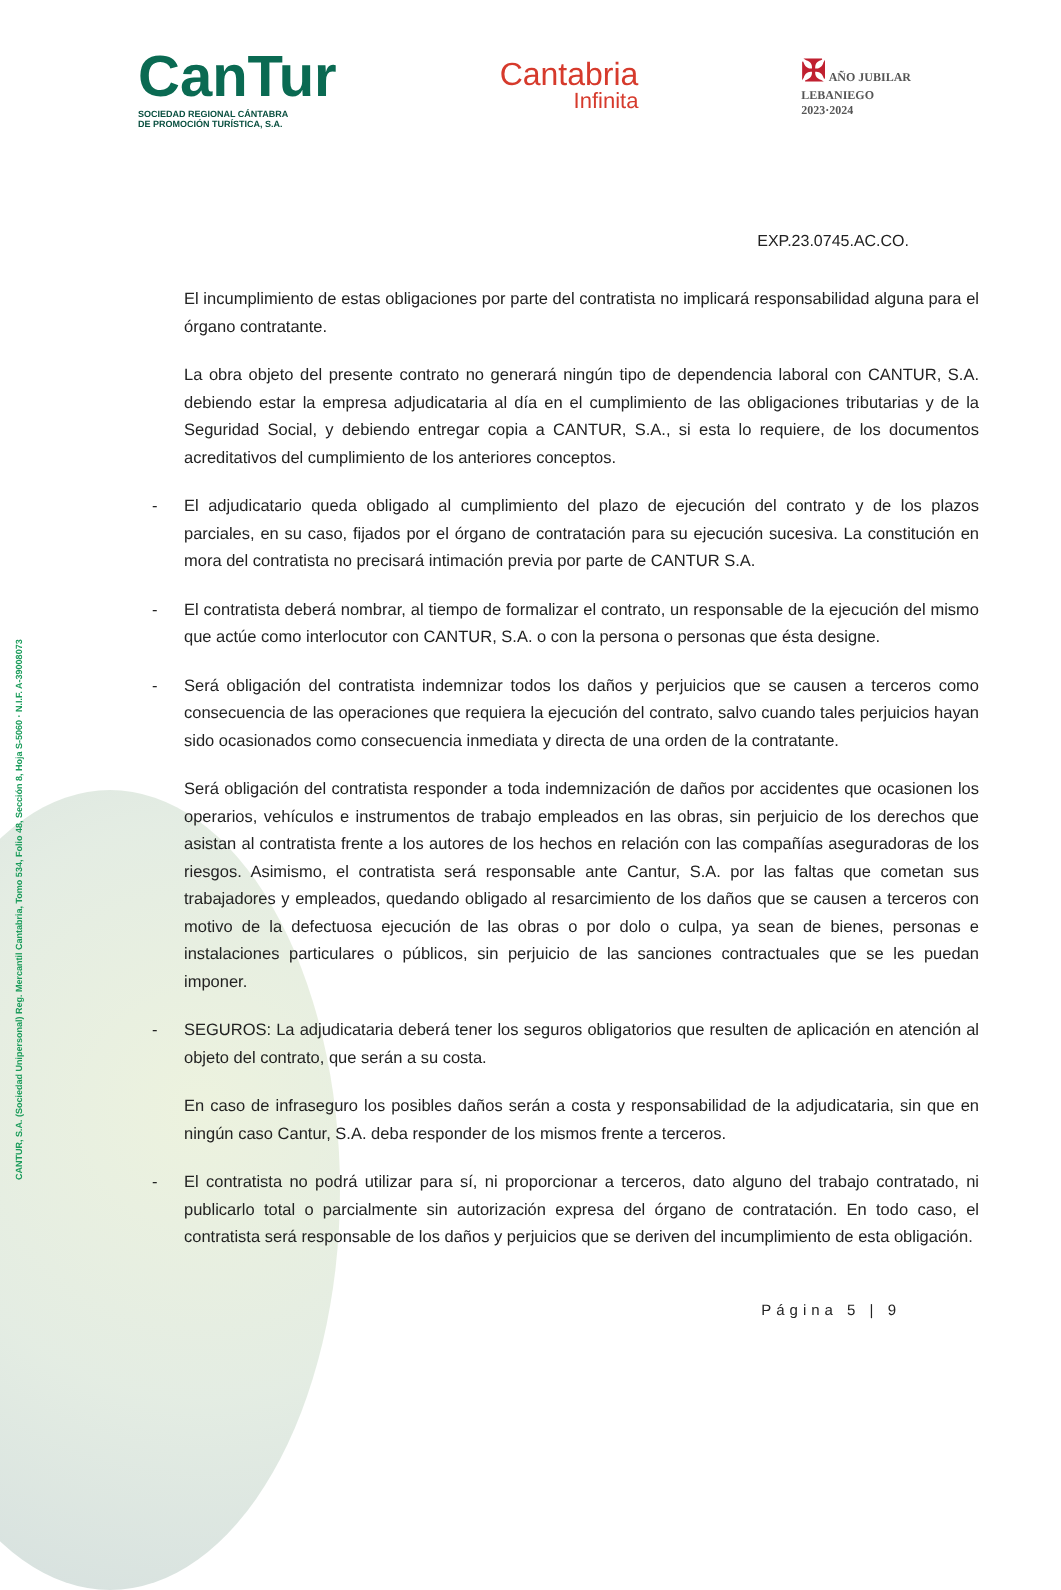CANTUR, S.A. (Sociedad Unipersonal) Reg. Mercantil Cantabria, Tomo 534, Folio 48, Sección 8, Hoja S-5060 · N.I.F. A-39008073
CanTur
SOCIEDAD REGIONAL CÁNTABRA
DE PROMOCIÓN TURÍSTICA, S.A.
Cantabria
Infinita
✠ AÑO JUBILAR
LEBANIEGO
2023·2024
EXP.23.0745.AC.CO.
El incumplimiento de estas obligaciones por parte del contratista no implicará responsabilidad alguna para el órgano contratante.
La obra objeto del presente contrato no generará ningún tipo de dependencia laboral con CANTUR, S.A. debiendo estar la empresa adjudicataria al día en el cumplimiento de las obligaciones tributarias y de la Seguridad Social, y debiendo entregar copia a CANTUR, S.A., si esta lo requiere, de los documentos acreditativos del cumplimiento de los anteriores conceptos.
- El adjudicatario queda obligado al cumplimiento del plazo de ejecución del contrato y de los plazos parciales, en su caso, fijados por el órgano de contratación para su ejecución sucesiva. La constitución en mora del contratista no precisará intimación previa por parte de CANTUR S.A.
- El contratista deberá nombrar, al tiempo de formalizar el contrato, un responsable de la ejecución del mismo que actúe como interlocutor con CANTUR, S.A. o con la persona o personas que ésta designe.
- Será obligación del contratista indemnizar todos los daños y perjuicios que se causen a terceros como consecuencia de las operaciones que requiera la ejecución del contrato, salvo cuando tales perjuicios hayan sido ocasionados como consecuencia inmediata y directa de una orden de la contratante.
Será obligación del contratista responder a toda indemnización de daños por accidentes que ocasionen los operarios, vehículos e instrumentos de trabajo empleados en las obras, sin perjuicio de los derechos que asistan al contratista frente a los autores de los hechos en relación con las compañías aseguradoras de los riesgos. Asimismo, el contratista será responsable ante Cantur, S.A. por las faltas que cometan sus trabajadores y empleados, quedando obligado al resarcimiento de los daños que se causen a terceros con motivo de la defectuosa ejecución de las obras o por dolo o culpa, ya sean de bienes, personas e instalaciones particulares o públicos, sin perjuicio de las sanciones contractuales que se les puedan imponer.
- SEGUROS: La adjudicataria deberá tener los seguros obligatorios que resulten de aplicación en atención al objeto del contrato, que serán a su costa.
En caso de infraseguro los posibles daños serán a costa y responsabilidad de la adjudicataria, sin que en ningún caso Cantur, S.A. deba responder de los mismos frente a terceros.
- El contratista no podrá utilizar para sí, ni proporcionar a terceros, dato alguno del trabajo contratado, ni publicarlo total o parcialmente sin autorización expresa del órgano de contratación. En todo caso, el contratista será responsable de los daños y perjuicios que se deriven del incumplimiento de esta obligación.
Página 5 | 9